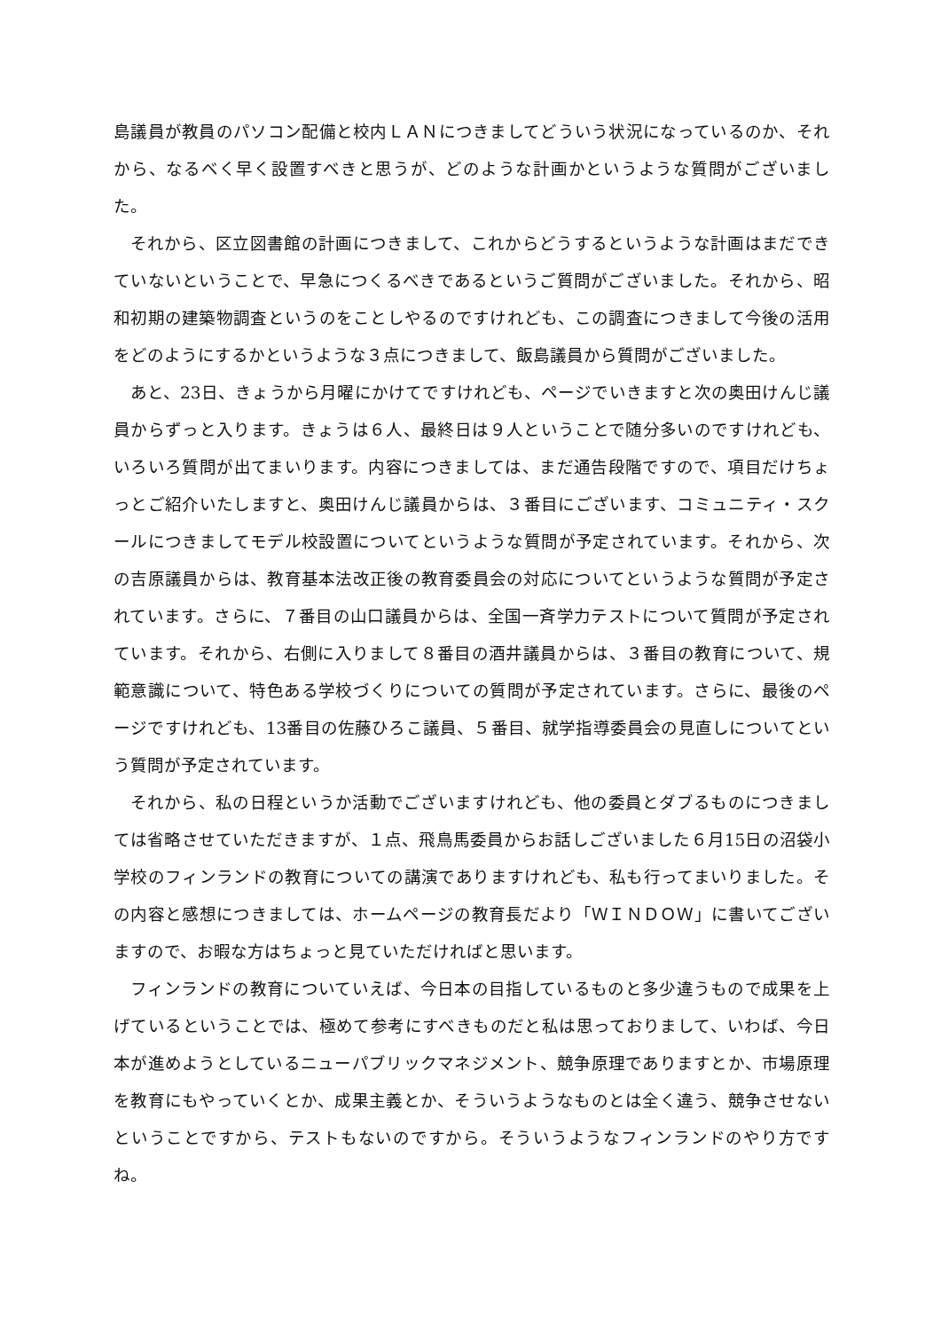島議員が教員のパソコン配備と校内ＬＡＮにつきましてどういう状況になっているのか、それから、なるべく早く設置すべきと思うが、どのような計画かというような質問がございました。
それから、区立図書館の計画につきまして、これからどうするというような計画はまだできていないということで、早急につくるべきであるというご質問がございました。それから、昭和初期の建築物調査というのをことしやるのですけれども、この調査につきまして今後の活用をどのようにするかというような３点につきまして、飯島議員から質問がございました。
あと、23日、きょうから月曜にかけてですけれども、ページでいきますと次の奥田けんじ議員からずっと入ります。きょうは６人、最終日は９人ということで随分多いのですけれども、いろいろ質問が出てまいります。内容につきましては、まだ通告段階ですので、項目だけちょっとご紹介いたしますと、奥田けんじ議員からは、３番目にございます、コミュニティ・スクールにつきましてモデル校設置についてというような質問が予定されています。それから、次の吉原議員からは、教育基本法改正後の教育委員会の対応についてというような質問が予定されています。さらに、７番目の山口議員からは、全国一斉学力テストについて質問が予定されています。それから、右側に入りまして８番目の酒井議員からは、３番目の教育について、規範意識について、特色ある学校づくりについての質問が予定されています。さらに、最後のページですけれども、13番目の佐藤ひろこ議員、５番目、就学指導委員会の見直しについてという質問が予定されています。
それから、私の日程というか活動でございますけれども、他の委員とダブるものにつきましては省略させていただきますが、１点、飛鳥馬委員からお話しございました６月15日の沼袋小学校のフィンランドの教育についての講演でありますけれども、私も行ってまいりました。その内容と感想につきましては、ホームページの教育長だより「ＷＩＮＤＯＷ」に書いてございますので、お暇な方はちょっと見ていただければと思います。
フィンランドの教育についていえば、今日本の目指しているものと多少違うもので成果を上げているということでは、極めて参考にすべきものだと私は思っておりまして、いわば、今日本が進めようとしているニューパブリックマネジメント、競争原理でありますとか、市場原理を教育にもやっていくとか、成果主義とか、そういうようなものとは全く違う、競争させないということですから、テストもないのですから。そういうようなフィンランドのやり方ですね。